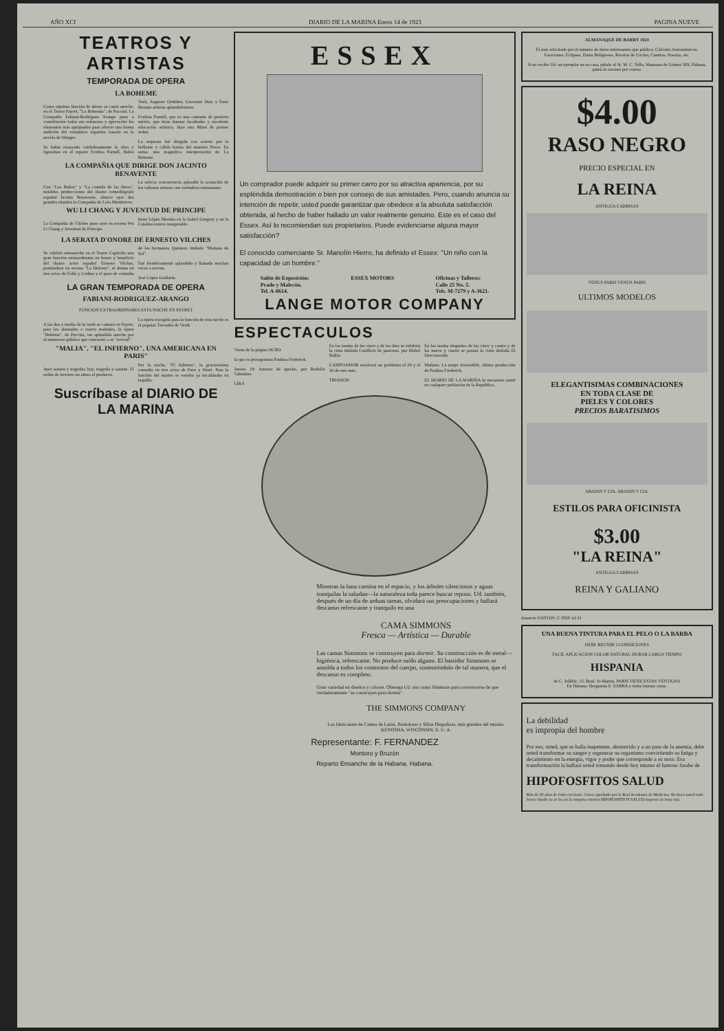AÑO XCI DIARIO DE LA MARINA Enero 14 de 1923 PAGINA NUEVE
TEATROS Y ARTISTAS
TEMPORADA DE OPERA
LA BOHEME
Como séptima función de abono se cantó anoche, en el Teatro Payret, "La Bohemia", de Puccini. La Compañía Fabiani-Rodríguez Arango puso a contribución todos sus esfuerzos y aprovechó los elementos más apropiados para ofrecer una buena audición del romántico espartito basado en la novela de Murger.
Se había ensayado cuidadosamente la obra y figuraban en el reparto Evelina Parnell, Helen York, Augusto Ordóñez, Giovanni Díaz y Enzo Bozano artistas aplaudidísimos.
Evelina Parnell, que es una cantante de positivo mérito, que tiene buenas facultades y excelente educación artística, hizo una Mimí de primer orden.
La orquesta fué dirigida con acierto por la brillante y cálida batuta del maestro Pesce. En suma: una magnífica interpretación de La Boheme.
LA COMPAÑIA QUE DIRIGE DON JACINTO BENAVENTE
Con "Los Buhos" y "La comida de las fieras", notables producciones del ilustre comediógrafo español Jacinto Benavente, obtuvo ayer dos grandes triunfos la Compañía de Lola Membrives.
La selecta concurrencia aplaudió la actuación de los valiosos artistas con verdadero entusiasmo.
WU LI CHANG Y JUVENTUD DE PRINCIPE
La Compañía de Vilches puso ayer en escena Wu Li Chang y Juventud de Príncipe.
Irene López Heredia en la Isabel Gregory y en la Catalina estuvo insuperable.
LA SERATA D'ONORE DE ERNESTO VILCHES
Se celebró anteanoche en el Teatro Capitolio una gran función extraordinaria en honor y beneficio del ilustre actor español Ernesto Vilches, poniéndose en escena "La Dolores", el drama en tres actos de Feliú y Codina y el paso de comedia de los hermanos Quintero titulado "Mañana de Sol".
Fué frenéticamente aplaudido y llamado muchas veces a escena.
José López Goldarás.
LA GRAN TEMPORADA DE OPERA
FABIANI-RODRIGUEZ-ARANGO
FUNCION EXTRAORDINARIA ESTA NOCHE EN PAYRET
A las dos y media de la tarde se cantará en Payret, para los abonados a cuatro matinées, la ópera "Bohème", de Puccini, tan aplaudida anoche por el numeroso público que concurrió a su "revival".
La ópera escogida para la función de esta noche es el popular Trovador de Verdi.
"MALIA". "EL INFIERNO". UNA AMERICANA EN PARIS"
Ayer sainete y tragedia; hoy, tragedia y sainete. El orden de factores no altera el producto.
Por la noche, "El Infierno", la graciosísima comedia en tres actos de Paso y Abati. Para la función del martes se venden ya localidades en taquilla.
Suscríbase al DIARIO DE LA MARINA
ESSEX
Un comprador puede adquirir su primer carro por su atractiva apariencia, por su espléndida demostración o bien por consejo de sus amistades. Pero, cuando anuncia su intención de repetir, usted puede garantizar que obedece a la absoluta satisfacción obtenida, al hecho de haber hallado un valor realmente genuino. Este es el caso del Essex. Así lo recomiendan sus propietarios. Puede evidenciarse alguna mayor satisfacción?
El conocido comerciante Sr. Manolín Hierro, ha definido el Essex: "Un niño con la capacidad de un hombre."
Salón de Exposición:
Prado y Malecón.
Tel. A-8614.
ESSEX MOTORS Oficinas y Talleres:
Calle 25 No. 5.
Tels. M-7279 y A-3621.
LANGE MOTOR COMPANY
ESPECTACULOS
Viene de la página OCHO
la que es protagonista Paulina Frederick.
Jueves 18: Amores de apache, por Rodolfo Valentino.
LIRA
En las tandas de las cinco y de las diez se exhibirá la cinta titulada Conflicto de pasiones, por Mabel Ballin.
CAMPOAMOR resolverá un problema el 29 y el 30 de este mes.
TRIANON
En las tandas elegantes de las cinco y cuarto y de las nueve y cuarto se pasará la cinta titulada El Desconocido.
Mañana: La mujer irresistible, última producción de Paulina Frederick.
EL DIARIO DE LA MARINA lo encuentra usted en cualquier población de la República.
Mientras la luna camina en el espacio, y los árboles silenciosos y aguas tranquilas la saludan—la naturaleza toda parece buscar reposo. Ud. también, después de un día de arduas tareas, olvidará sus preocupaciones y hallará descanso refrescante y tranquilo en una
CAMA SIMMONS
Fresca — Artística — Durable
Las camas Simmons se construyen para dormir. Su construcción es de metal—higiénica, refrescante. No produce ruído alguno. El bastidor Simmons se amolda a todos los contornos del cuerpo, sosteniéndolo de tal manera, que el descanso es completo.
Gran variedad en diseños y colores. Obtenga Ud. una cama Simmons para convencerse de que verdaderamente "se construyen para dormir".
THE SIMMONS COMPANY
Los fabricantes de Camas de Latón, Bastidores y Sillas Plegadizas, más grandes del mundo.
KENOSHA, WISCONSIN, E. U. A.
Representante: F. FERNANDEZ
Montoro y Bruzón
Reparto Ensanche de la Habana. Habana.
ALMANAQUE DE BARRY 1923
El más solicitado por el número de datos interesantes que publica: Cálculos Astronómicos, Estaciones, Eclipses, Datos Religiosos, Recetas de Cocina, Cuentos, Poesías, etc.
Si no recibe Ud. un ejemplar en su casa, pídalo al Sr. M. C. Tello, Manzana de Gómez 509, Habana, quien lo enviará por correo.
$4.00
RASO NEGRO
PRECIO ESPECIAL EN
LA REINA
ANTIGUA CABRISAS
VENUS PARIS VENUS PARIS
ULTIMOS MODELOS
ELEGANTISIMAS COMBINACIONES
EN TODA CLASE DE
PIELES Y COLORES
PRECIOS BARATISIMOS
ABADIN Y CIA. ABADIN Y CIA.
ESTILOS PARA OFICINISTA
$3.00
"LA REINA"
ANTIGUA CABRISAS
REINA Y GALIANO
Anuncio SANTOS. C 2929 1d-31
UNA BUENA TINTURA PARA EL PELO O LA BARBA
DEBE REUNIR 3 CONDICIONES
FACIL APLICACION COLOR NATURAL DURAR LARGO TIEMPO
HISPANIA
de C. Jolliffe, 15, Boul. St-Martin, PARIS TIENE ESTAS VENTAJAS
En Habana: Droguería E. SARRA y todas buenas casas.
La debilidad
es impropia del hombre
Por eso, usted, que se halla inapetente, desnutrido y a un paso de la anemia, debe usted transformar su sangre y regenerar su organismo convirtiendo su fatiga y decaimiento en la energía, vigor y poder que corresponde a su sexo. Esa transformación la hallará usted tomando desde hoy mismo el famoso Jarabe de
HIPOFOSFITOS SALUD
Más de 30 años de éxito creciente. Unico aprobado por la Real Academia de Medicina. Rechace usted todo frasco donde no se lea en la etiqueta exterior HIPOFOSFITOS SALUD impreso en tinta roja.